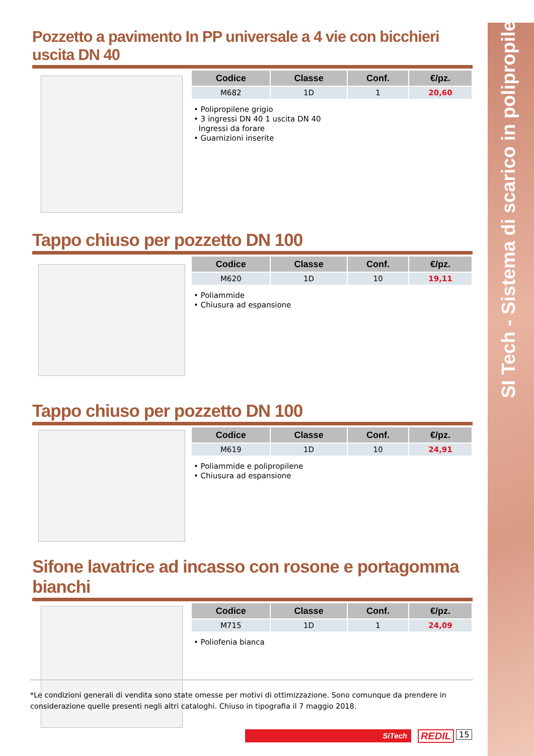SI Tech - Sistema di scarico in polipropilene
Pozzetto a pavimento In PP universale a 4 vie con bicchieri uscita DN 40
| Codice | Classe | Conf. | €/pz. |
| --- | --- | --- | --- |
| M682 | 1D | 1 | 20,60 |
• Polipropilene grigio
• 3 ingressi DN 40 1 uscita DN 40
Ingressi da forare
• Guarnizioni inserite
Tappo chiuso per pozzetto DN 100
| Codice | Classe | Conf. | €/pz. |
| --- | --- | --- | --- |
| M620 | 1D | 10 | 19,11 |
• Poliammide
• Chiusura ad espansione
Tappo chiuso per pozzetto DN 100
| Codice | Classe | Conf. | €/pz. |
| --- | --- | --- | --- |
| M619 | 1D | 10 | 24,91 |
• Poliammide e polipropilene
• Chiusura ad espansione
Sifone lavatrice ad incasso con rosone e portagomma bianchi
| Codice | Classe | Conf. | €/pz. |
| --- | --- | --- | --- |
| M715 | 1D | 1 | 24,09 |
• Poliofenia bianca
*Le condizioni generali di vendita sono state omesse per motivi di ottimizzazione. Sono comunque da prendere in considerazione quelle presenti negli altri cataloghi. Chiuso in tipografia il 7 maggio 2018.
SiTech REDIL 15